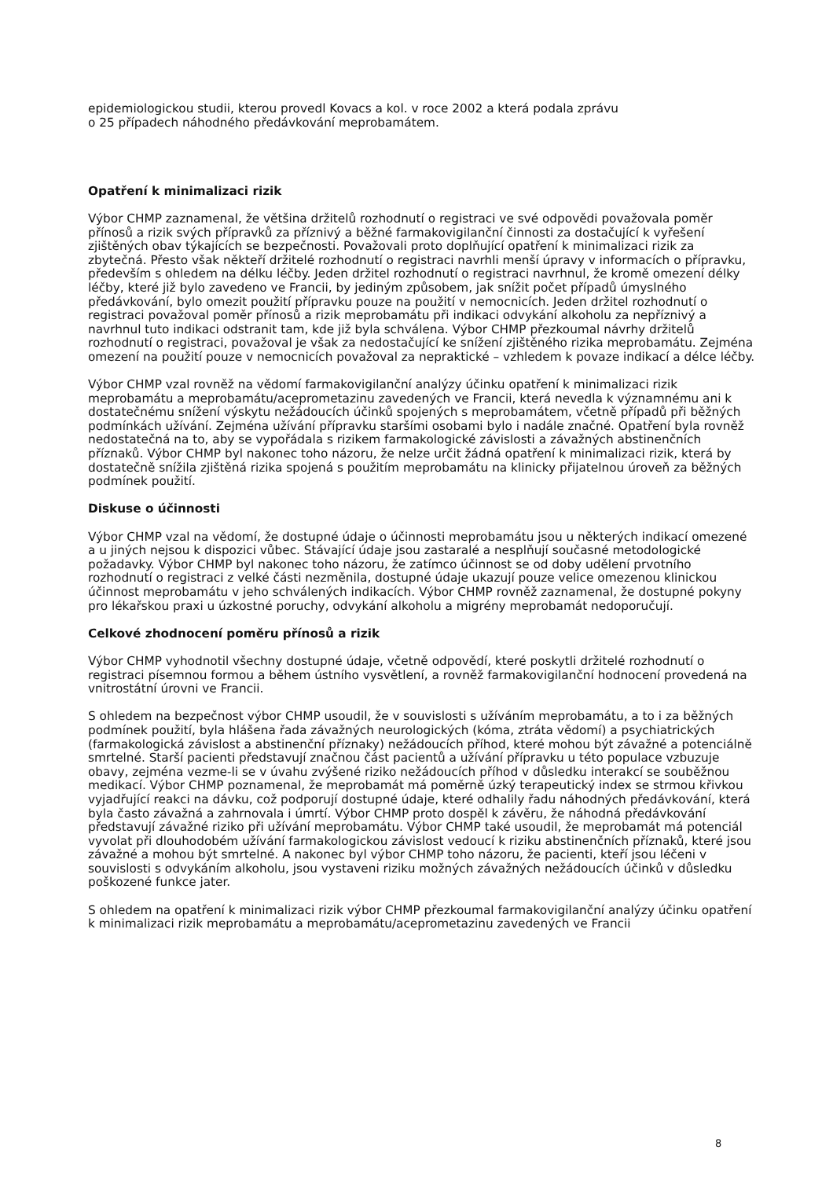epidemiologickou studii, kterou provedl Kovacs a kol. v roce 2002 a která podala zprávu
o 25 případech náhodného předávkování meprobamátem.
Opatření k minimalizaci rizik
Výbor CHMP zaznamenal, že většina držitelů rozhodnutí o registraci ve své odpovědi považovala poměr přínosů a rizik svých přípravků za příznivý a běžné farmakovigilanční činnosti za dostačující k vyřešení zjištěných obav týkajících se bezpečnosti. Považovali proto doplňující opatření k minimalizaci rizik za zbytečná. Přesto však někteří držitelé rozhodnutí o registraci navrhli menší úpravy v informacích o přípravku, především s ohledem na délku léčby. Jeden držitel rozhodnutí o registraci navrhnul, že kromě omezení délky léčby, které již bylo zavedeno ve Francii, by jediným způsobem, jak snížit počet případů úmyslného předávkování, bylo omezit použití přípravku pouze na použití v nemocnicích. Jeden držitel rozhodnutí o registraci považoval poměr přínosů a rizik meprobamátu při indikaci odvykání alkoholu za nepříznivý a navrhnul tuto indikaci odstranit tam, kde již byla schválena. Výbor CHMP přezkoumal návrhy držitelů rozhodnutí o registraci, považoval je však za nedostačující ke snížení zjištěného rizika meprobamátu. Zejména omezení na použití pouze v nemocnicích považoval za nepraktické – vzhledem k povaze indikací a délce léčby.
Výbor CHMP vzal rovněž na vědomí farmakovigilanční analýzy účinku opatření k minimalizaci rizik meprobamátu a meprobamátu/aceprometazinu zavedených ve Francii, která nevedla k významnému ani k dostatečnému snížení výskytu nežádoucích účinků spojených s meprobamátem, včetně případů při běžných podmínkách užívání. Zejména užívání přípravku staršími osobami bylo i nadále značné. Opatření byla rovněž nedostatečná na to, aby se vypořádala s rizikem farmakologické závislosti a závažných abstinenčních příznaků. Výbor CHMP byl nakonec toho názoru, že nelze určit žádná opatření k minimalizaci rizik, která by dostatečně snížila zjištěná rizika spojená s použitím meprobamátu na klinicky přijatelnou úroveň za běžných podmínek použití.
Diskuse o účinnosti
Výbor CHMP vzal na vědomí, že dostupné údaje o účinnosti meprobamátu jsou u některých indikací omezené a u jiných nejsou k dispozici vůbec. Stávající údaje jsou zastaralé a nesplňují současné metodologické požadavky. Výbor CHMP byl nakonec toho názoru, že zatímco účinnost se od doby udělení prvotního rozhodnutí o registraci z velké části nezměnila, dostupné údaje ukazují pouze velice omezenou klinickou účinnost meprobamátu v jeho schválených indikacích. Výbor CHMP rovněž zaznamenal, že dostupné pokyny pro lékařskou praxi u úzkostné poruchy, odvykání alkoholu a migrény meprobamát nedoporučují.
Celkové zhodnocení poměru přínosů a rizik
Výbor CHMP vyhodnotil všechny dostupné údaje, včetně odpovědí, které poskytli držitelé rozhodnutí o registraci písemnou formou a během ústního vysvětlení, a rovněž farmakovigilanční hodnocení provedená na vnitrostátní úrovni ve Francii.
S ohledem na bezpečnost výbor CHMP usoudil, že v souvislosti s užíváním meprobamátu, a to i za běžných podmínek použití, byla hlášena řada závažných neurologických (kóma, ztráta vědomí) a psychiatrických (farmakologická závislost a abstinenční příznaky) nežádoucích příhod, které mohou být závažné a potenciálně smrtelné. Starší pacienti představují značnou část pacientů a užívání přípravku u této populace vzbuzuje obavy, zejména vezme-li se v úvahu zvýšené riziko nežádoucích příhod v důsledku interakcí se souběžnou medikací. Výbor CHMP poznamenal, že meprobamát má poměrně úzký terapeutický index se strmou křivkou vyjadřující reakci na dávku, což podporují dostupné údaje, které odhalily řadu náhodných předávkování, která byla často závažná a zahrnovala i úmrtí. Výbor CHMP proto dospěl k závěru, že náhodná předávkování představují závažné riziko při užívání meprobamátu. Výbor CHMP také usoudil, že meprobamát má potenciál vyvolat při dlouhodobém užívání farmakologickou závislost vedoucí k riziku abstinenčních příznaků, které jsou závažné a mohou být smrtelné. A nakonec byl výbor CHMP toho názoru, že pacienti, kteří jsou léčeni v souvislosti s odvykáním alkoholu, jsou vystaveni riziku možných závažných nežádoucích účinků v důsledku poškozené funkce jater.
S ohledem na opatření k minimalizaci rizik výbor CHMP přezkoumal farmakovigilanční analýzy účinku opatření k minimalizaci rizik meprobamátu a meprobamátu/aceprometazinu zavedených ve Francii
8